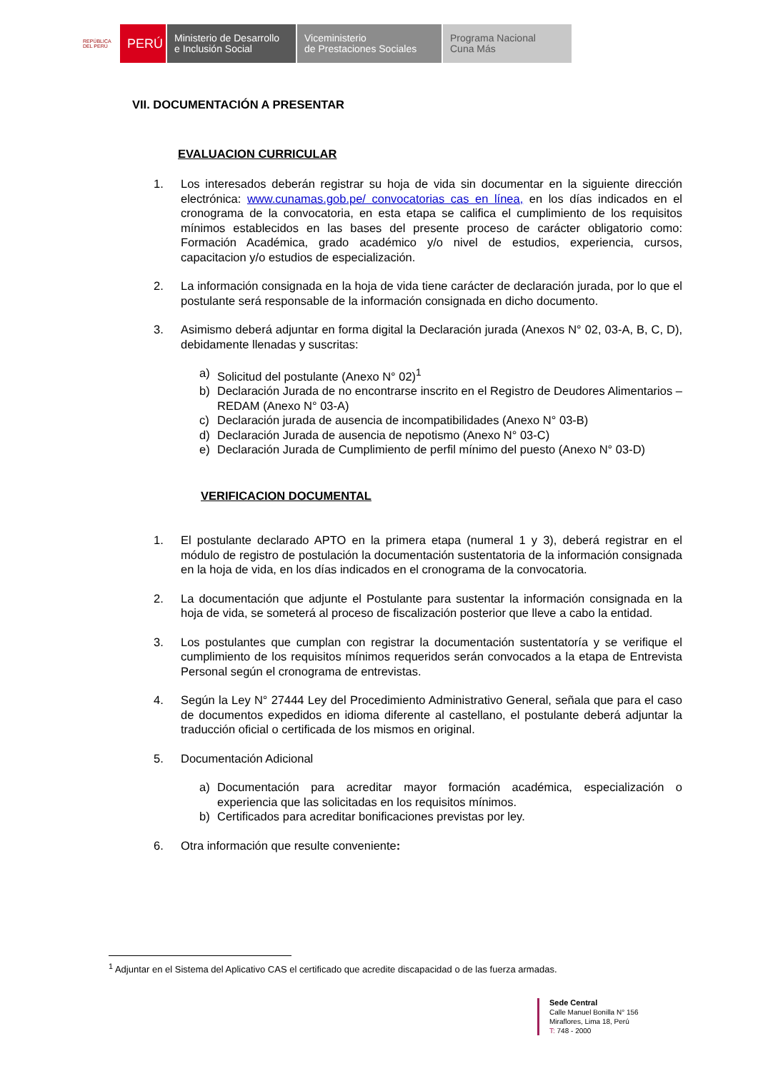REPÚBLICA DEL PERÚ
PERÚ
Ministerio de Desarrollo
e Inclusión Social
Viceministerio
de Prestaciones Sociales
Programa Nacional
Cuna Más
VII. DOCUMENTACIÓN A PRESENTAR
EVALUACION CURRICULAR
1. Los interesados deberán registrar su hoja de vida sin documentar en la siguiente dirección electrónica: www.cunamas.gob.pe/ convocatorias cas en línea, en los días indicados en el cronograma de la convocatoria, en esta etapa se califica el cumplimiento de los requisitos mínimos establecidos en las bases del presente proceso de carácter obligatorio como: Formación Académica, grado académico y/o nivel de estudios, experiencia, cursos, capacitacion y/o estudios de especialización.
2. La información consignada en la hoja de vida tiene carácter de declaración jurada, por lo que el postulante será responsable de la información consignada en dicho documento.
3. Asimismo deberá adjuntar en forma digital la Declaración jurada (Anexos N° 02, 03-A, B, C, D), debidamente llenadas y suscritas:
a) Solicitud del postulante (Anexo N° 02)<sup>1</sup>
b) Declaración Jurada de no encontrarse inscrito en el Registro de Deudores Alimentarios – REDAM (Anexo N° 03-A)
c) Declaración jurada de ausencia de incompatibilidades (Anexo N° 03-B)
d) Declaración Jurada de ausencia de nepotismo (Anexo N° 03-C)
e) Declaración Jurada de Cumplimiento de perfil mínimo del puesto (Anexo N° 03-D)
VERIFICACION DOCUMENTAL
1. El postulante declarado APTO en la primera etapa (numeral 1 y 3), deberá registrar en el módulo de registro de postulación la documentación sustentatoria de la información consignada en la hoja de vida, en los días indicados en el cronograma de la convocatoria.
2. La documentación que adjunte el Postulante para sustentar la información consignada en la hoja de vida, se someterá al proceso de fiscalización posterior que lleve a cabo la entidad.
3. Los postulantes que cumplan con registrar la documentación sustentatoría y se verifique el cumplimiento de los requisitos mínimos requeridos serán convocados a la etapa de Entrevista Personal según el cronograma de entrevistas.
4. Según la Ley N° 27444 Ley del Procedimiento Administrativo General, señala que para el caso de documentos expedidos en idioma diferente al castellano, el postulante deberá adjuntar la traducción oficial o certificada de los mismos en original.
5. Documentación Adicional
a) Documentación para acreditar mayor formación académica, especialización o experiencia que las solicitadas en los requisitos mínimos.
b) Certificados para acreditar bonificaciones previstas por ley.
6. Otra información que resulte conveniente:
<sup>1</sup> Adjuntar en el Sistema del Aplicativo CAS el certificado que acredite discapacidad o de las fuerza armadas.
Sede Central
Calle Manuel Bonilla N° 156
Miraflores, Lima 18, Perú
T: 748 - 2000